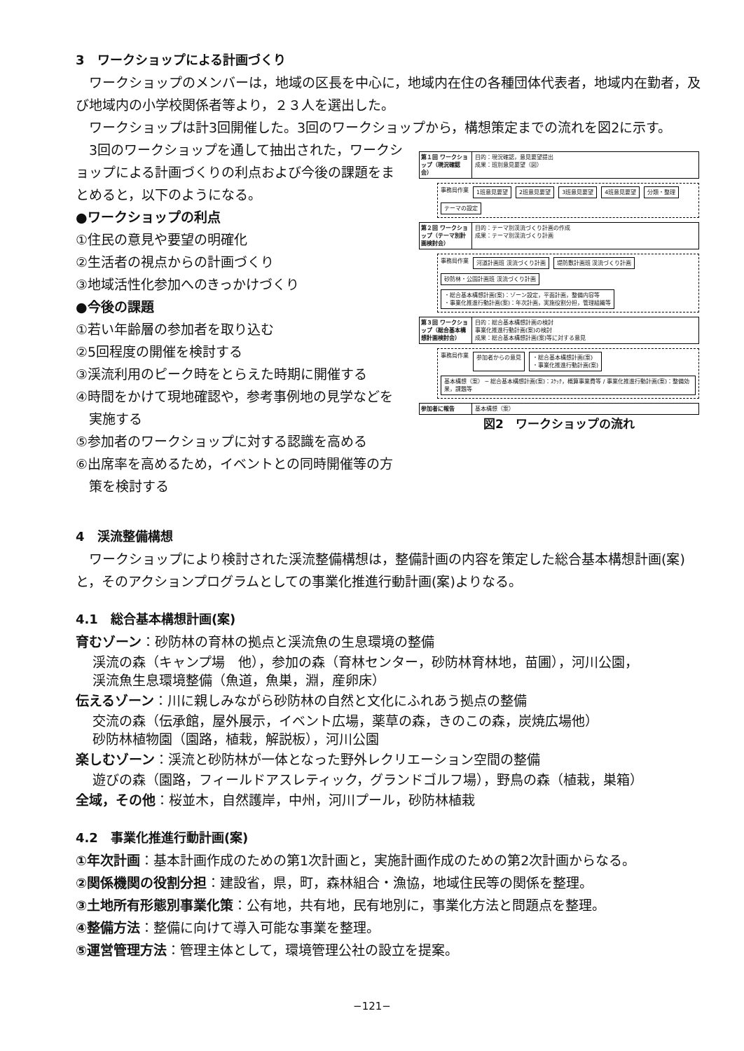3　ワークショップによる計画づくり
ワークショップのメンバーは，地域の区長を中心に，地域内在住の各種団体代表者，地域内在勤者，及び地域内の小学校関係者等より，２３人を選出した。
ワークショップは計3回開催した。3回のワークショップから，構想策定までの流れを図2に示す。
3回のワークショップを通して抽出された，ワークショップによる計画づくりの利点および今後の課題をまとめると，以下のようになる。
●ワークショップの利点
①住民の意見や要望の明確化
②生活者の視点からの計画づくり
③地域活性化参加へのきっかけづくり
●今後の課題
①若い年齢層の参加者を取り込む
②5回程度の開催を検討する
③渓流利用のピーク時をとらえた時期に開催する
④時間をかけて現地確認や，参考事例地の見学などを
　実施する
⑤参加者のワークショップに対する認識を高める
⑥出席率を高めるため，イベントとの同時開催等の方
　策を検討する
第１回 ワークショップ（現況確認会）
目的：現況確認，意見要望提出
成果：班別意見要望（図）
事務局作業 1班意見要望 2班意見要望 3班意見要望 4班意見要望 分類・整理 テーマの設定
第２回 ワークショップ（テーマ別計画検討会）
目的：テーマ別渓流づくり計画の作成
成果：テーマ別渓流づくり計画
事務局作業 河道計画班 渓流づくり計画 堤防敷計画班 渓流づくり計画 砂防林・公園計画班 渓流づくり計画 ・総合基本構想計画(案)：ゾーン設定，平面計画，整備内容等
・事業化推進行動計画(案)：年次計画，実施役割分担，管理組織等
第３回 ワークショップ（総合基本構想計画検討会）
目的：総合基本構想計画の検討
事業化推進行動計画(案)の検討
成果：総合基本構想計画(案)等に対する意見
事務局作業 参加者からの意見 ・総合基本構想計画(案)
・事業化推進行動計画(案) 基本構想（案） ─ 総合基本構想計画(案)：ｽｹｯﾁ，概算事業費等 / 事業化推進行動計画(案)：整備効果，課題等
参加者に報告 基本構想（案）
図2　ワークショップの流れ
4　渓流整備構想
ワークショップにより検討された渓流整備構想は，整備計画の内容を策定した総合基本構想計画(案)と，そのアクションプログラムとしての事業化推進行動計画(案)よりなる。
4.1　総合基本構想計画(案)
育むゾーン：砂防林の育林の拠点と渓流魚の生息環境の整備
渓流の森（キャンプ場　他），参加の森（育林センター，砂防林育林地，苗圃），河川公園，
渓流魚生息環境整備（魚道，魚巣，淵，産卵床）
伝えるゾーン：川に親しみながら砂防林の自然と文化にふれあう拠点の整備
交流の森（伝承館，屋外展示，イベント広場，薬草の森，きのこの森，炭焼広場他）
砂防林植物園（園路，植栽，解説板），河川公園
楽しむゾーン：渓流と砂防林が一体となった野外レクリエーション空間の整備
遊びの森（園路，フィールドアスレティック，グランドゴルフ場），野鳥の森（植栽，巣箱）
全域，その他：桜並木，自然護岸，中州，河川プール，砂防林植栽
4.2　事業化推進行動計画(案)
①年次計画：基本計画作成のための第1次計画と，実施計画作成のための第2次計画からなる。
②関係機関の役割分担：建設省，県，町，森林組合・漁協，地域住民等の関係を整理。
③土地所有形態別事業化策：公有地，共有地，民有地別に，事業化方法と問題点を整理。
④整備方法：整備に向けて導入可能な事業を整理。
⑤運営管理方法：管理主体として，環境管理公社の設立を提案。
−121−